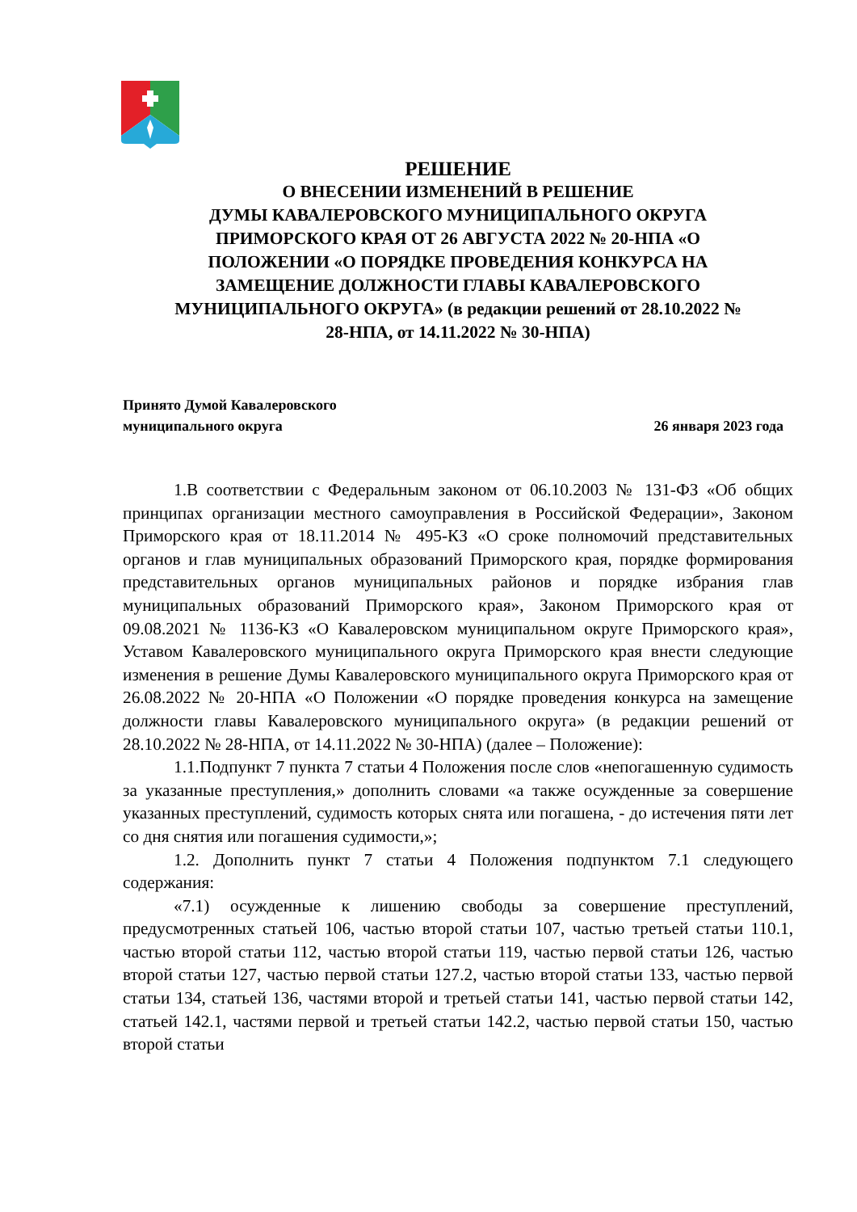РЕШЕНИЕ
О ВНЕСЕНИИ ИЗМЕНЕНИЙ В РЕШЕНИЕ
ДУМЫ КАВАЛЕРОВСКОГО МУНИЦИПАЛЬНОГО ОКРУГА
ПРИМОРСКОГО КРАЯ ОТ 26 АВГУСТА 2022 № 20-НПА «О
ПОЛОЖЕНИИ «О ПОРЯДКЕ ПРОВЕДЕНИЯ КОНКУРСА НА
ЗАМЕЩЕНИЕ ДОЛЖНОСТИ ГЛАВЫ КАВАЛЕРОВСКОГО
МУНИЦИПАЛЬНОГО ОКРУГА» (в редакции решений от 28.10.2022 №
28-НПА, от 14.11.2022 № 30-НПА)
Принято Думой Кавалеровского
муниципального округа 26 января 2023 года
1.В соответствии с Федеральным законом от 06.10.2003 № 131-ФЗ «Об общих принципах организации местного самоуправления в Российской Федерации», Законом Приморского края от 18.11.2014 № 495-КЗ «О сроке полномочий представительных органов и глав муниципальных образований Приморского края, порядке формирования представительных органов муниципальных районов и порядке избрания глав муниципальных образований Приморского края», Законом Приморского края от 09.08.2021 № 1136-КЗ «О Кавалеровском муниципальном округе Приморского края», Уставом Кавалеровского муниципального округа Приморского края внести следующие изменения в решение Думы Кавалеровского муниципального округа Приморского края от 26.08.2022 № 20-НПА «О Положении «О порядке проведения конкурса на замещение должности главы Кавалеровского муниципального округа» (в редакции решений от 28.10.2022 № 28-НПА, от 14.11.2022 № 30-НПА) (далее – Положение):
1.1.Подпункт 7 пункта 7 статьи 4 Положения после слов «непогашенную судимость за указанные преступления,» дополнить словами «а также осужденные за совершение указанных преступлений, судимость которых снята или погашена, - до истечения пяти лет со дня снятия или погашения судимости,»;
1.2. Дополнить пункт 7 статьи 4 Положения подпунктом 7.1 следующего содержания:
«7.1) осужденные к лишению свободы за совершение преступлений, предусмотренных статьей 106, частью второй статьи 107, частью третьей статьи 110.1, частью второй статьи 112, частью второй статьи 119, частью первой статьи 126, частью второй статьи 127, частью первой статьи 127.2, частью второй статьи 133, частью первой статьи 134, статьей 136, частями второй и третьей статьи 141, частью первой статьи 142, статьей 142.1, частями первой и третьей статьи 142.2, частью первой статьи 150, частью второй статьи